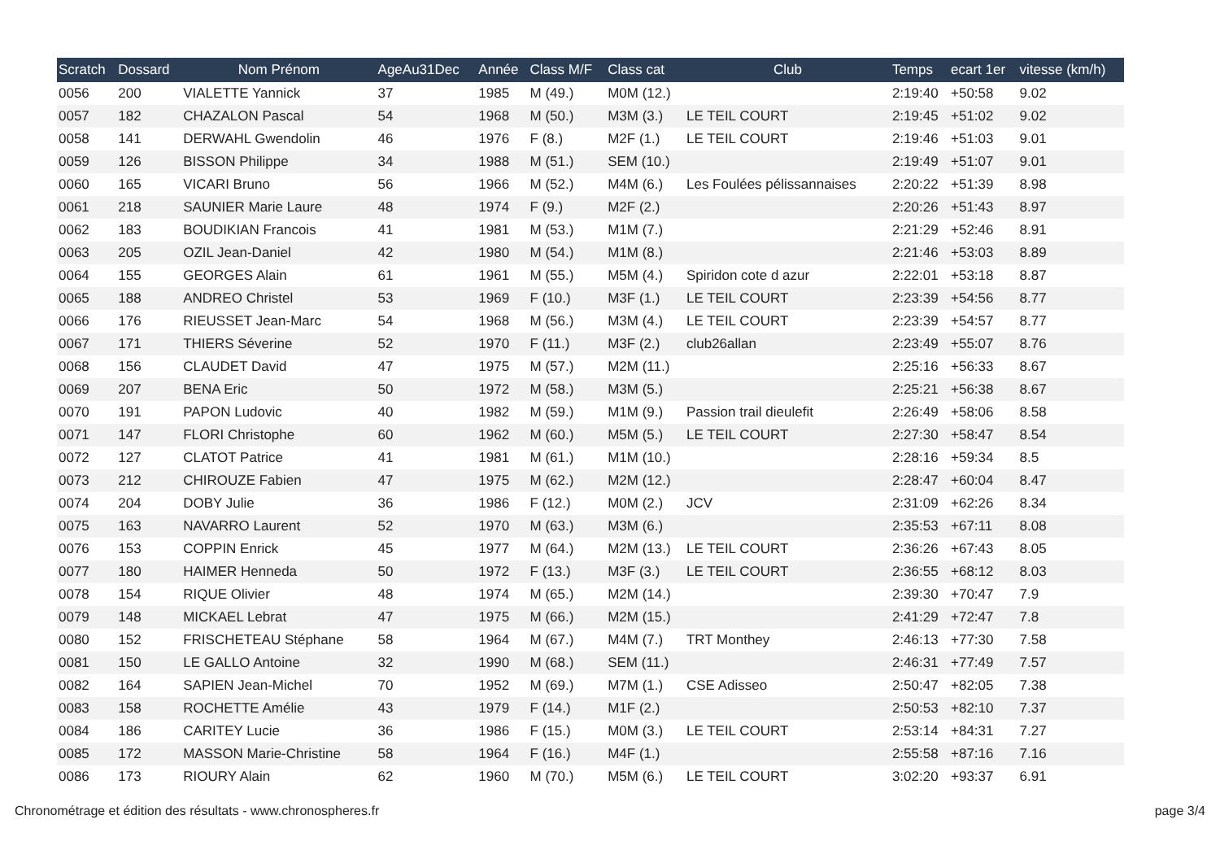| Scratch | Dossard | Nom Prénom | AgeAu31Dec | Année | Class M/F | Class cat | Club | Temps | ecart 1er | vitesse (km/h) |
| --- | --- | --- | --- | --- | --- | --- | --- | --- | --- | --- |
| 0056 | 200 | VIALETTE Yannick | 37 | 1985 | M (49.) | M0M (12.) | | 2:19:40 | +50:58 | 9.02 |
| 0057 | 182 | CHAZALON Pascal | 54 | 1968 | M (50.) | M3M (3.) | LE TEIL COURT | 2:19:45 | +51:02 | 9.02 |
| 0058 | 141 | DERWAHL Gwendolin | 46 | 1976 | F (8.) | M2F (1.) | LE TEIL COURT | 2:19:46 | +51:03 | 9.01 |
| 0059 | 126 | BISSON Philippe | 34 | 1988 | M (51.) | SEM (10.) | | 2:19:49 | +51:07 | 9.01 |
| 0060 | 165 | VICARI Bruno | 56 | 1966 | M (52.) | M4M (6.) | Les Foulées pélissannaises | 2:20:22 | +51:39 | 8.98 |
| 0061 | 218 | SAUNIER Marie Laure | 48 | 1974 | F (9.) | M2F (2.) | | 2:20:26 | +51:43 | 8.97 |
| 0062 | 183 | BOUDIKIAN Francois | 41 | 1981 | M (53.) | M1M (7.) | | 2:21:29 | +52:46 | 8.91 |
| 0063 | 205 | OZIL Jean-Daniel | 42 | 1980 | M (54.) | M1M (8.) | | 2:21:46 | +53:03 | 8.89 |
| 0064 | 155 | GEORGES Alain | 61 | 1961 | M (55.) | M5M (4.) | Spiridon cote d azur | 2:22:01 | +53:18 | 8.87 |
| 0065 | 188 | ANDREO Christel | 53 | 1969 | F (10.) | M3F (1.) | LE TEIL COURT | 2:23:39 | +54:56 | 8.77 |
| 0066 | 176 | RIEUSSET Jean-Marc | 54 | 1968 | M (56.) | M3M (4.) | LE TEIL COURT | 2:23:39 | +54:57 | 8.77 |
| 0067 | 171 | THIERS Séverine | 52 | 1970 | F (11.) | M3F (2.) | club26allan | 2:23:49 | +55:07 | 8.76 |
| 0068 | 156 | CLAUDET David | 47 | 1975 | M (57.) | M2M (11.) | | 2:25:16 | +56:33 | 8.67 |
| 0069 | 207 | BENA Eric | 50 | 1972 | M (58.) | M3M (5.) | | 2:25:21 | +56:38 | 8.67 |
| 0070 | 191 | PAPON Ludovic | 40 | 1982 | M (59.) | M1M (9.) | Passion trail dieulefit | 2:26:49 | +58:06 | 8.58 |
| 0071 | 147 | FLORI Christophe | 60 | 1962 | M (60.) | M5M (5.) | LE TEIL COURT | 2:27:30 | +58:47 | 8.54 |
| 0072 | 127 | CLATOT Patrice | 41 | 1981 | M (61.) | M1M (10.) | | 2:28:16 | +59:34 | 8.5 |
| 0073 | 212 | CHIROUZE Fabien | 47 | 1975 | M (62.) | M2M (12.) | | 2:28:47 | +60:04 | 8.47 |
| 0074 | 204 | DOBY Julie | 36 | 1986 | F (12.) | M0M (2.) | JCV | 2:31:09 | +62:26 | 8.34 |
| 0075 | 163 | NAVARRO Laurent | 52 | 1970 | M (63.) | M3M (6.) | | 2:35:53 | +67:11 | 8.08 |
| 0076 | 153 | COPPIN Enrick | 45 | 1977 | M (64.) | M2M (13.) | LE TEIL COURT | 2:36:26 | +67:43 | 8.05 |
| 0077 | 180 | HAIMER Henneda | 50 | 1972 | F (13.) | M3F (3.) | LE TEIL COURT | 2:36:55 | +68:12 | 8.03 |
| 0078 | 154 | RIQUE Olivier | 48 | 1974 | M (65.) | M2M (14.) | | 2:39:30 | +70:47 | 7.9 |
| 0079 | 148 | MICKAEL Lebrat | 47 | 1975 | M (66.) | M2M (15.) | | 2:41:29 | +72:47 | 7.8 |
| 0080 | 152 | FRISCHETEAU Stéphane | 58 | 1964 | M (67.) | M4M (7.) | TRT Monthey | 2:46:13 | +77:30 | 7.58 |
| 0081 | 150 | LE GALLO Antoine | 32 | 1990 | M (68.) | SEM (11.) | | 2:46:31 | +77:49 | 7.57 |
| 0082 | 164 | SAPIEN Jean-Michel | 70 | 1952 | M (69.) | M7M (1.) | CSE Adisseo | 2:50:47 | +82:05 | 7.38 |
| 0083 | 158 | ROCHETTE Amélie | 43 | 1979 | F (14.) | M1F (2.) | | 2:50:53 | +82:10 | 7.37 |
| 0084 | 186 | CARITEY Lucie | 36 | 1986 | F (15.) | M0M (3.) | LE TEIL COURT | 2:53:14 | +84:31 | 7.27 |
| 0085 | 172 | MASSON Marie-Christine | 58 | 1964 | F (16.) | M4F (1.) | | 2:55:58 | +87:16 | 7.16 |
| 0086 | 173 | RIOURY Alain | 62 | 1960 | M (70.) | M5M (6.) | LE TEIL COURT | 3:02:20 | +93:37 | 6.91 |
Chronométrage et édition des résultats - www.chronospheres.fr page 3/4